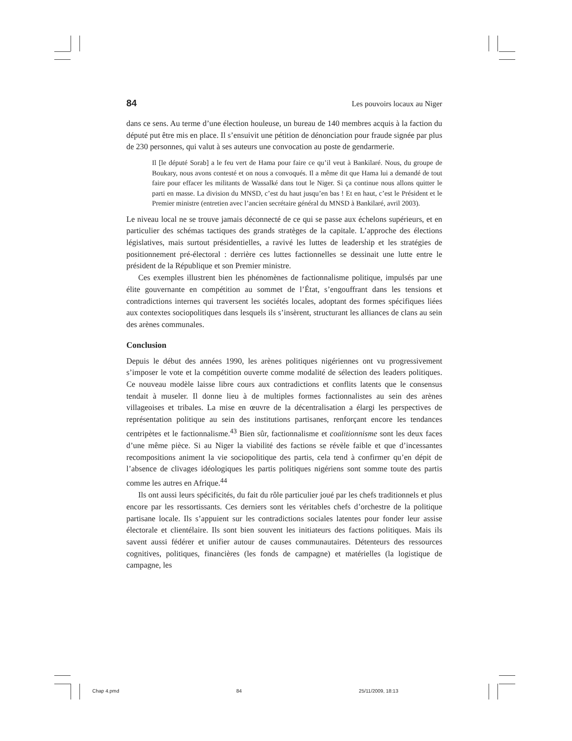84 Les pouvoirs locaux au Niger
dans ce sens. Au terme d’une élection houleuse, un bureau de 140 membres acquis à la faction du député put être mis en place. Il s’ensuivit une pétition de dénonciation pour fraude signée par plus de 230 personnes, qui valut à ses auteurs une convocation au poste de gendarmerie.
Il [le député Sorab] a le feu vert de Hama pour faire ce qu’il veut à Bankilaré. Nous, du groupe de Boukary, nous avons contesté et on nous a convoqués. Il a même dit que Hama lui a demandé de tout faire pour effacer les militants de Wassalké dans tout le Niger. Si ça continue nous allons quitter le parti en masse. La division du MNSD, c’est du haut jusqu’en bas ! Et en haut, c’est le Président et le Premier ministre (entretien avec l’ancien secrétaire général du MNSD à Bankilaré, avril 2003).
Le niveau local ne se trouve jamais déconnecté de ce qui se passe aux échelons supérieurs, et en particulier des schémas tactiques des grands stratèges de la capitale. L’approche des élections législatives, mais surtout présidentielles, a ravivé les luttes de leadership et les stratégies de positionnement pré-électoral : derrière ces luttes factionnelles se dessinait une lutte entre le président de la République et son Premier ministre.
Ces exemples illustrent bien les phénomènes de factionnalisme politique, impulsés par une élite gouvernante en compétition au sommet de l’État, s’engouffrant dans les tensions et contradictions internes qui traversent les sociétés locales, adoptant des formes spécifiques liées aux contextes sociopolitiques dans lesquels ils s’insèrent, structurant les alliances de clans au sein des arènes communales.
Conclusion
Depuis le début des années 1990, les arènes politiques nigériennes ont vu progressivement s’imposer le vote et la compétition ouverte comme modalité de sélection des leaders politiques. Ce nouveau modèle laisse libre cours aux contradictions et conflits latents que le consensus tendait à museler. Il donne lieu à de multiples formes factionnalistes au sein des arènes villageoises et tribales. La mise en œuvre de la décentralisation a élargi les perspectives de représentation politique au sein des institutions partisanes, renforçant encore les tendances centripètes et le factionnalisme.<sup>43</sup> Bien sûr, factionnalisme et coalitionnisme sont les deux faces d’une même pièce. Si au Niger la viabilité des factions se révèle faible et que d’incessantes recompositions animent la vie sociopolitique des partis, cela tend à confirmer qu’en dépit de l’absence de clivages idéologiques les partis politiques nigériens sont somme toute des partis comme les autres en Afrique.<sup>44</sup>
Ils ont aussi leurs spécificités, du fait du rôle particulier joué par les chefs traditionnels et plus encore par les ressortissants. Ces derniers sont les véritables chefs d’orchestre de la politique partisane locale. Ils s’appuient sur les contradictions sociales latentes pour fonder leur assise électorale et clientélaire. Ils sont bien souvent les initiateurs des factions politiques. Mais ils savent aussi fédérer et unifier autour de causes communautaires. Détenteurs des ressources cognitives, politiques, financières (les fonds de campagne) et matérielles (la logistique de campagne, les
Chap 4.pmd 84 25/11/2009, 18:13